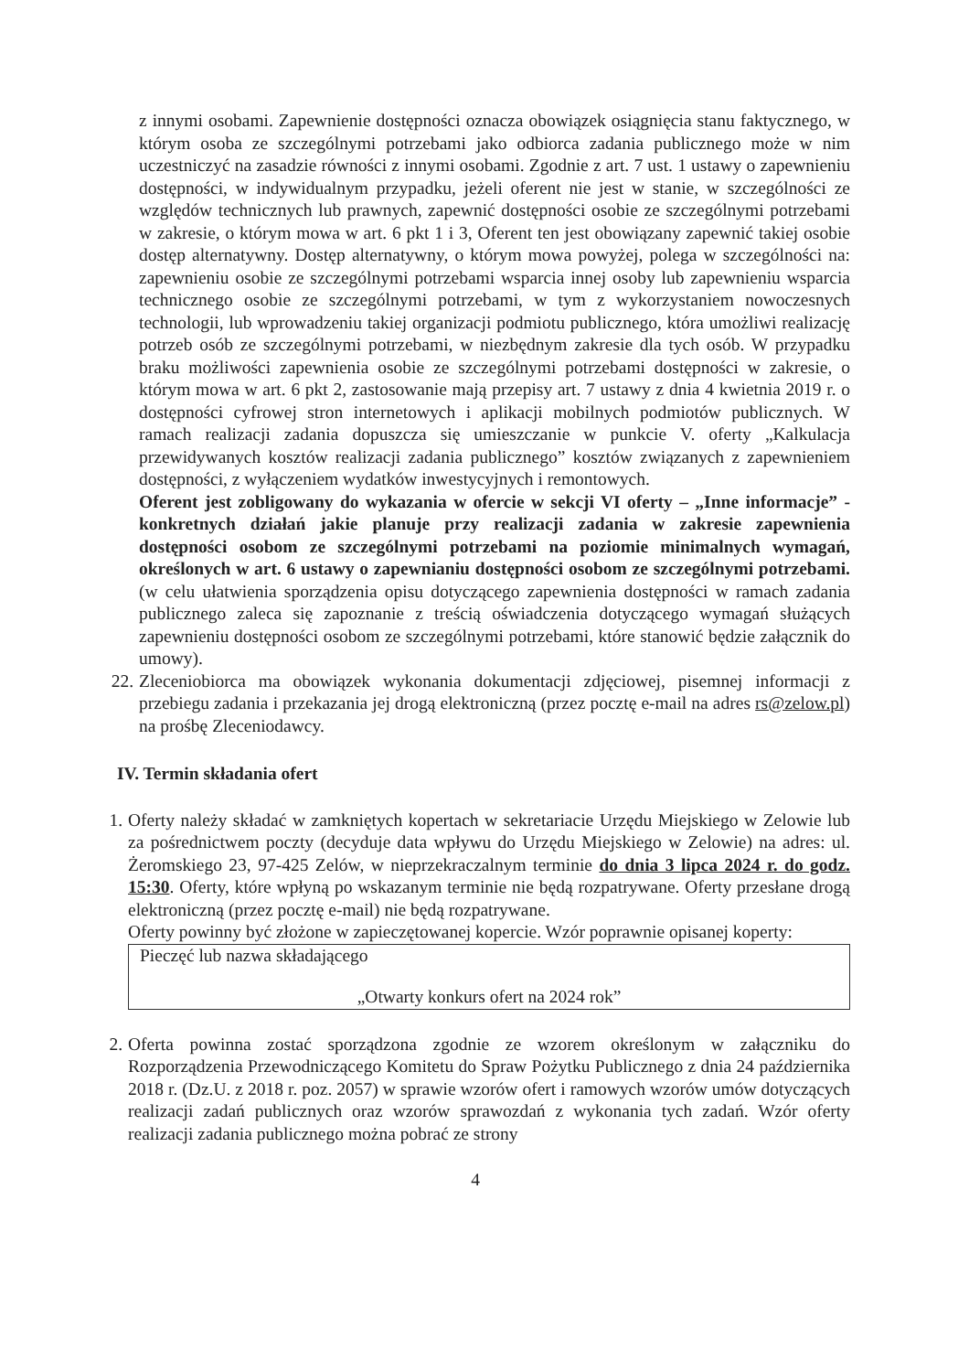z innymi osobami. Zapewnienie dostępności oznacza obowiązek osiągnięcia stanu faktycznego, w którym osoba ze szczególnymi potrzebami jako odbiorca zadania publicznego może w nim uczestniczyć na zasadzie równości z innymi osobami. Zgodnie z art. 7 ust. 1 ustawy o zapewnieniu dostępności, w indywidualnym przypadku, jeżeli oferent nie jest w stanie, w szczególności ze względów technicznych lub prawnych, zapewnić dostępności osobie ze szczególnymi potrzebami w zakresie, o którym mowa w art. 6 pkt 1 i 3, Oferent ten jest obowiązany zapewnić takiej osobie dostęp alternatywny. Dostęp alternatywny, o którym mowa powyżej, polega w szczególności na: zapewnieniu osobie ze szczególnymi potrzebami wsparcia innej osoby lub zapewnieniu wsparcia technicznego osobie ze szczególnymi potrzebami, w tym z wykorzystaniem nowoczesnych technologii, lub wprowadzeniu takiej organizacji podmiotu publicznego, która umożliwi realizację potrzeb osób ze szczególnymi potrzebami, w niezbędnym zakresie dla tych osób. W przypadku braku możliwości zapewnienia osobie ze szczególnymi potrzebami dostępności w zakresie, o którym mowa w art. 6 pkt 2, zastosowanie mają przepisy art. 7 ustawy z dnia 4 kwietnia 2019 r. o dostępności cyfrowej stron internetowych i aplikacji mobilnych podmiotów publicznych. W ramach realizacji zadania dopuszcza się umieszczanie w punkcie V. oferty „Kalkulacja przewidywanych kosztów realizacji zadania publicznego” kosztów związanych z zapewnieniem dostępności, z wyłączeniem wydatków inwestycyjnych i remontowych.
Oferent jest zobligowany do wykazania w ofercie w sekcji VI oferty – „Inne informacje” - konkretnych działań jakie planuje przy realizacji zadania w zakresie zapewnienia dostępności osobom ze szczególnymi potrzebami na poziomie minimalnych wymagań, określonych w art. 6 ustawy o zapewnianiu dostępności osobom ze szczególnymi potrzebami. (w celu ułatwienia sporządzenia opisu dotyczącego zapewnienia dostępności w ramach zadania publicznego zaleca się zapoznanie z treścią oświadczenia dotyczącego wymagań służących zapewnieniu dostępności osobom ze szczególnymi potrzebami, które stanowić będzie załącznik do umowy).
22. Zleceniobiorca ma obowiązek wykonania dokumentacji zdjęciowej, pisemnej informacji z przebiegu zadania i przekazania jej drogą elektroniczną (przez pocztę e-mail na adres rs@zelow.pl) na prośbę Zleceniodawcy.
IV. Termin składania ofert
1. Oferty należy składać w zamkniętych kopertach w sekretariacie Urzędu Miejskiego w Zelowie lub za pośrednictwem poczty (decyduje data wpływu do Urzędu Miejskiego w Zelowie) na adres: ul. Żeromskiego 23, 97-425 Zelów, w nieprzekraczalnym terminie do dnia 3 lipca 2024 r. do godz. 15:30. Oferty, które wpłyną po wskazanym terminie nie będą rozpatrywane. Oferty przesłane drogą elektroniczną (przez pocztę e-mail) nie będą rozpatrywane.
Oferty powinny być złożone w zapieczętowanej kopercie. Wzór poprawnie opisanej koperty:
Pieczęć lub nazwa składającego
„Otwarty konkurs ofert na 2024 rok”
2. Oferta powinna zostać sporządzona zgodnie ze wzorem określonym w załączniku do Rozporządzenia Przewodniczącego Komitetu do Spraw Pożytku Publicznego z dnia 24 października 2018 r. (Dz.U. z 2018 r. poz. 2057) w sprawie wzorów ofert i ramowych wzorów umów dotyczących realizacji zadań publicznych oraz wzorów sprawozdań z wykonania tych zadań. Wzór oferty realizacji zadania publicznego można pobrać ze strony
4